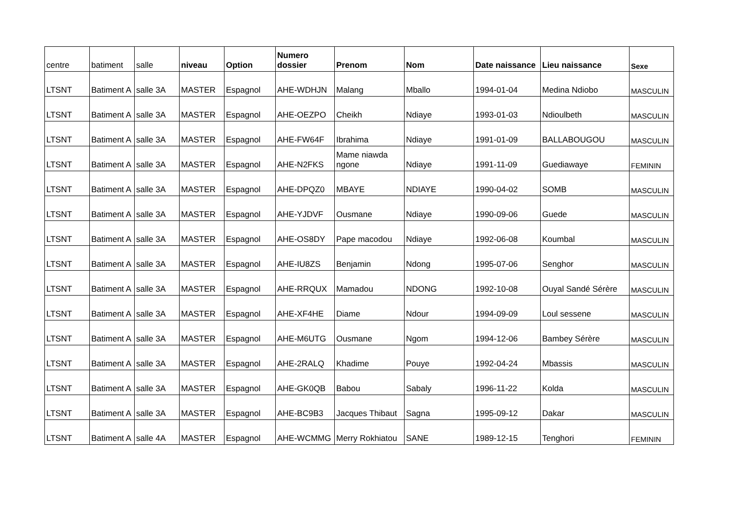| centre | batiment | salle | niveau | Option | Numero dossier | Prenom | Nom | Date naissance | Lieu naissance | Sexe |
| --- | --- | --- | --- | --- | --- | --- | --- | --- | --- | --- |
| LTSNT | Batiment A | salle 3A | MASTER | Espagnol | AHE-WDHJN | Malang | Mballo | 1994-01-04 | Medina Ndiobo | MASCULIN |
| LTSNT | Batiment A | salle 3A | MASTER | Espagnol | AHE-OEZPO | Cheikh | Ndiaye | 1993-01-03 | Ndioulbeth | MASCULIN |
| LTSNT | Batiment A | salle 3A | MASTER | Espagnol | AHE-FW64F | Ibrahima | Ndiaye | 1991-01-09 | BALLABOUGOU | MASCULIN |
| LTSNT | Batiment A | salle 3A | MASTER | Espagnol | AHE-N2FKS | Mame niawda ngone | Ndiaye | 1991-11-09 | Guediawaye | FEMININ |
| LTSNT | Batiment A | salle 3A | MASTER | Espagnol | AHE-DPQZ0 | MBAYE | NDIAYE | 1990-04-02 | SOMB | MASCULIN |
| LTSNT | Batiment A | salle 3A | MASTER | Espagnol | AHE-YJDVF | Ousmane | Ndiaye | 1990-09-06 | Guede | MASCULIN |
| LTSNT | Batiment A | salle 3A | MASTER | Espagnol | AHE-OS8DY | Pape macodou | Ndiaye | 1992-06-08 | Koumbal | MASCULIN |
| LTSNT | Batiment A | salle 3A | MASTER | Espagnol | AHE-IU8ZS | Benjamin | Ndong | 1995-07-06 | Senghor | MASCULIN |
| LTSNT | Batiment A | salle 3A | MASTER | Espagnol | AHE-RRQUX | Mamadou | NDONG | 1992-10-08 | Ouyal Sandé Sérère | MASCULIN |
| LTSNT | Batiment A | salle 3A | MASTER | Espagnol | AHE-XF4HE | Diame | Ndour | 1994-09-09 | Loul sessene | MASCULIN |
| LTSNT | Batiment A | salle 3A | MASTER | Espagnol | AHE-M6UTG | Ousmane | Ngom | 1994-12-06 | Bambey Sérère | MASCULIN |
| LTSNT | Batiment A | salle 3A | MASTER | Espagnol | AHE-2RALQ | Khadime | Pouye | 1992-04-24 | Mbassis | MASCULIN |
| LTSNT | Batiment A | salle 3A | MASTER | Espagnol | AHE-GK0QB | Babou | Sabaly | 1996-11-22 | Kolda | MASCULIN |
| LTSNT | Batiment A | salle 3A | MASTER | Espagnol | AHE-BC9B3 | Jacques Thibaut | Sagna | 1995-09-12 | Dakar | MASCULIN |
| LTSNT | Batiment A | salle 4A | MASTER | Espagnol | AHE-WCMMG | Merry Rokhiatou | SANE | 1989-12-15 | Tenghori | FEMININ |